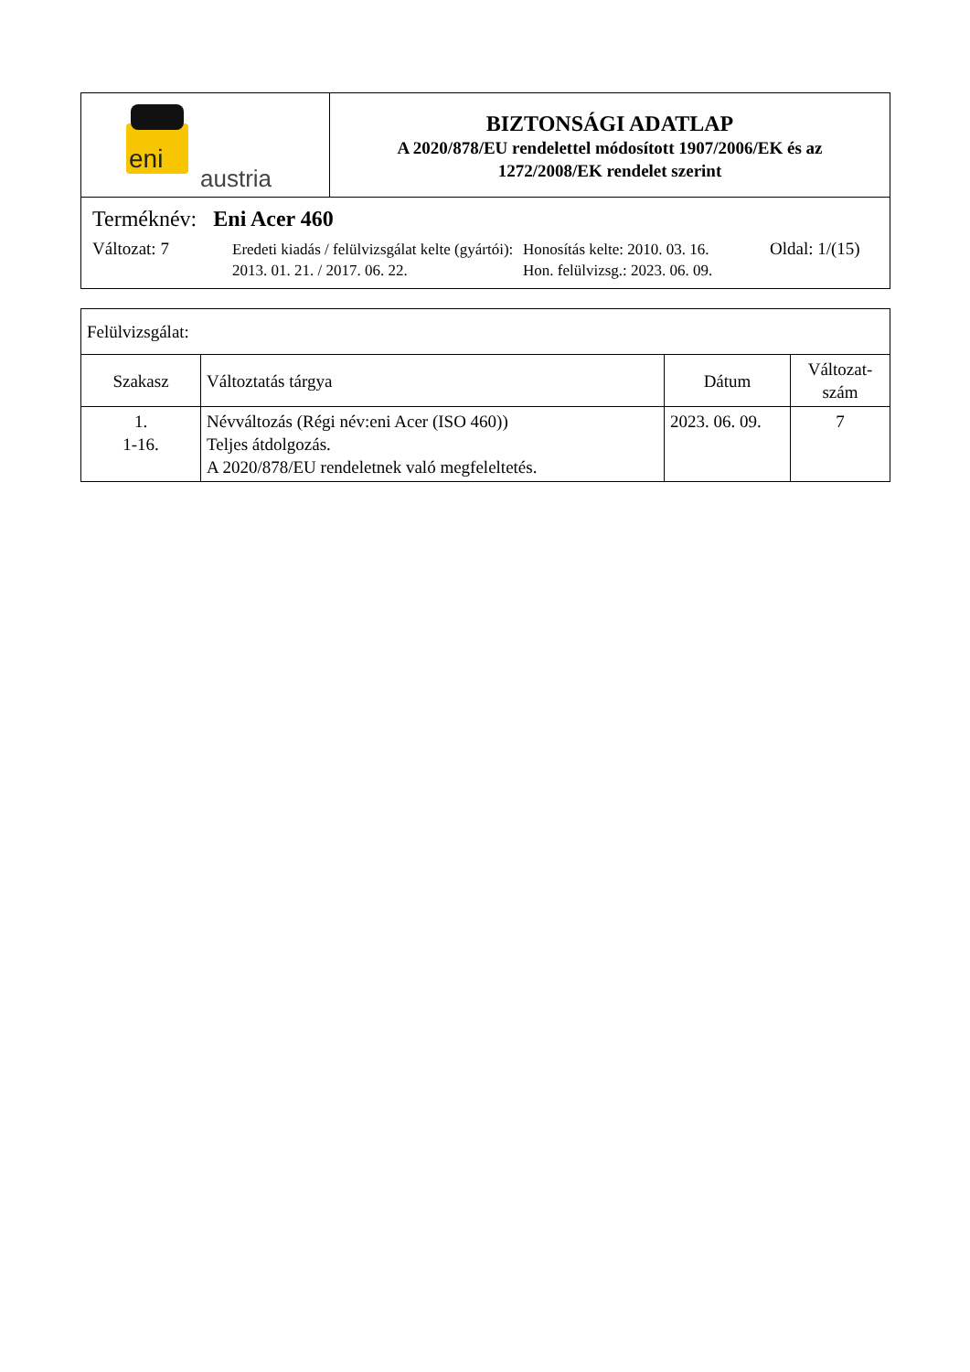eni
austria
BIZTONSÁGI ADATLAP
A 2020/878/EU rendelettel módosított 1907/2006/EK és az
1272/2008/EK rendelet szerint
Terméknév: Eni Acer 460
Változat: 7
Eredeti kiadás / felülvizsgálat kelte (gyártói): 2013. 01. 21. / 2017. 06. 22.
Honosítás kelte: 2010. 03. 16.
Hon. felülvizsg.: 2023. 06. 09.
Oldal: 1/(15)
| Felülvizsgálat: | | | |
| Szakasz | Változtatás tárgya | Dátum | Változat- szám |
| 1. 1-16. | Névváltozás (Régi név:eni Acer (ISO 460)) Teljes átdolgozás. A 2020/878/EU rendeletnek való megfeleltetés. | 2023. 06. 09. | 7 |